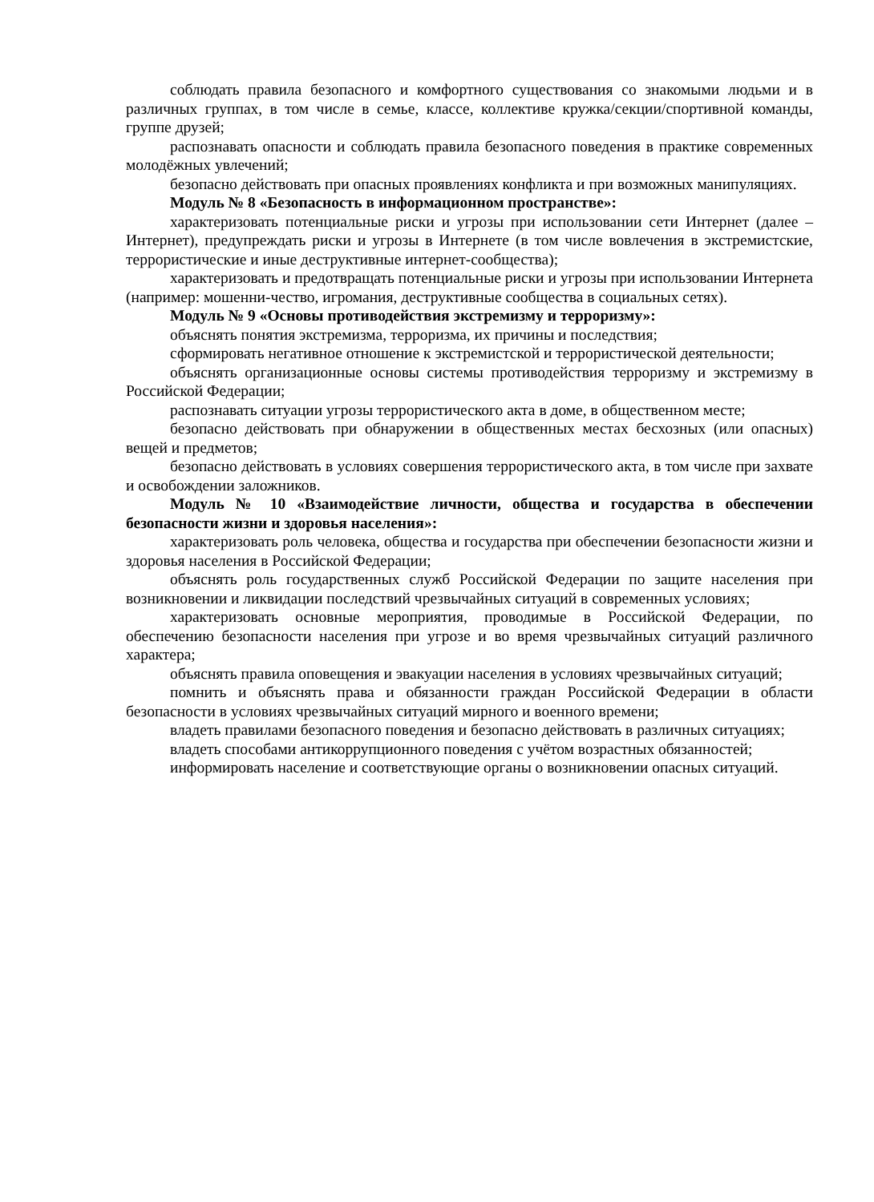соблюдать правила безопасного и комфортного существования со знакомыми людьми и в различных группах, в том числе в семье, классе, коллективе кружка/секции/спортивной команды, группе друзей;
распознавать опасности и соблюдать правила безопасного поведения в практике современных молодёжных увлечений;
безопасно действовать при опасных проявлениях конфликта и при возможных манипуляциях.
Модуль № 8 «Безопасность в информационном пространстве»:
характеризовать потенциальные риски и угрозы при использовании сети Интернет (далее – Интернет), предупреждать риски и угрозы в Интернете (в том числе вовлечения в экстремистские, террористические и иные деструктивные интернет-сообщества);
характеризовать и предотвращать потенциальные риски и угрозы при использовании Интернета (например: мошенни-чество, игромания, деструктивные сообщества в социальных сетях).
Модуль № 9 «Основы противодействия экстремизму и терроризму»:
объяснять понятия экстремизма, терроризма, их причины и последствия;
сформировать негативное отношение к экстремистской и террористической деятельности;
объяснять организационные основы системы противодействия терроризму и экстремизму в Российской Федерации;
распознавать ситуации угрозы террористического акта в доме, в общественном месте;
безопасно действовать при обнаружении в общественных местах бесхозных (или опасных) вещей и предметов;
безопасно действовать в условиях совершения террористического акта, в том числе при захвате и освобождении заложников.
Модуль № 10 «Взаимодействие личности, общества и государства в обеспечении безопасности жизни и здоровья населения»:
характеризовать роль человека, общества и государства при обеспечении безопасности жизни и здоровья населения в Российской Федерации;
объяснять роль государственных служб Российской Федерации по защите населения при возникновении и ликвидации последствий чрезвычайных ситуаций в современных условиях;
характеризовать основные мероприятия, проводимые в Российской Федерации, по обеспечению безопасности населения при угрозе и во время чрезвычайных ситуаций различного характера;
объяснять правила оповещения и эвакуации населения в условиях чрезвычайных ситуаций;
помнить и объяснять права и обязанности граждан Российской Федерации в области безопасности в условиях чрезвычайных ситуаций мирного и военного времени;
владеть правилами безопасного поведения и безопасно действовать в различных ситуациях;
владеть способами антикоррупционного поведения с учётом возрастных обязанностей;
информировать население и соответствующие органы о возникновении опасных ситуаций.